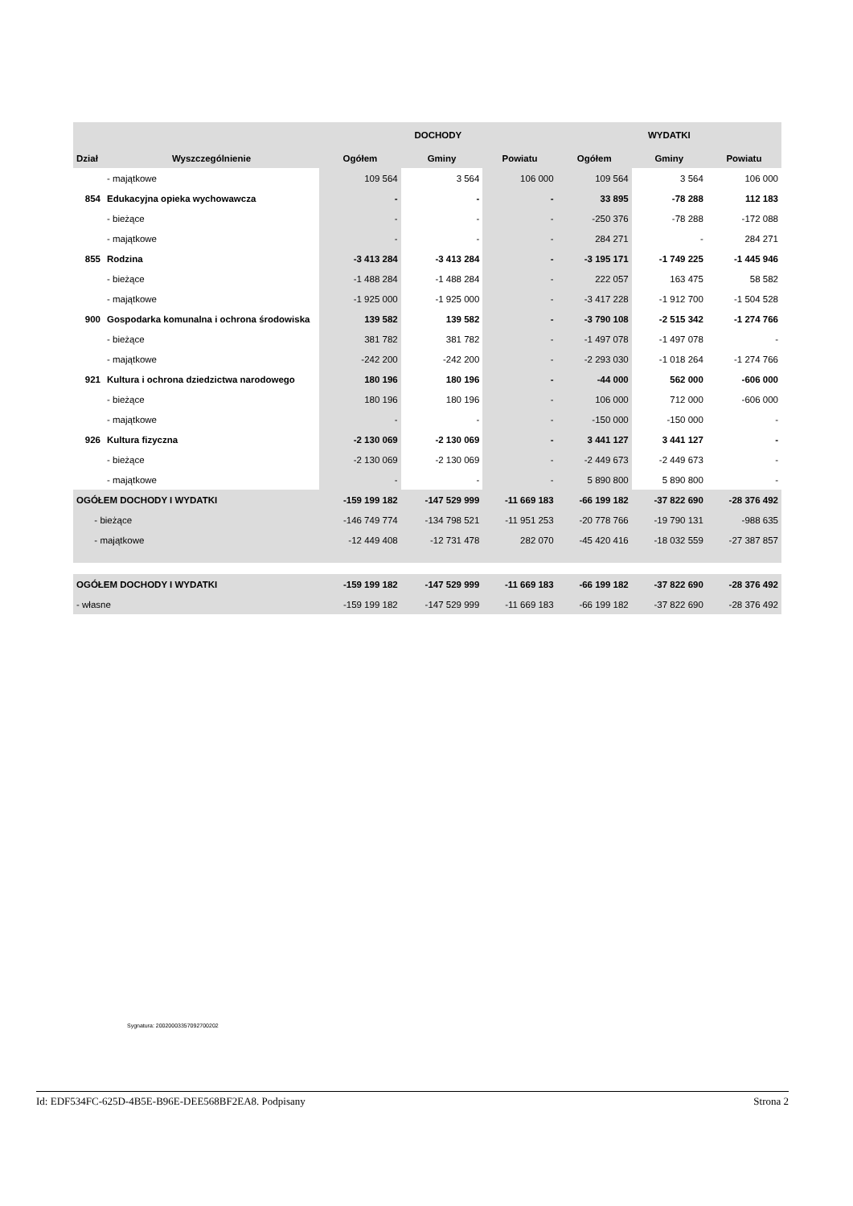| | | DOCHODY | | | WYDATKI | | |
| --- | --- | --- | --- | --- | --- | --- | --- |
| Dział | Wyszczególnienie | Ogółem | Gminy | Powiatu | Ogółem | Gminy | Powiatu |
| | - majątkowe | 109 564 | 3 564 | 106 000 | 109 564 | 3 564 | 106 000 |
| 854 | Edukacyjna opieka wychowawcza | - | - | - | 33 895 | -78 288 | 112 183 |
| | - bieżące | - | - | - | -250 376 | -78 288 | -172 088 |
| | - majątkowe | - | - | - | 284 271 | - | 284 271 |
| 855 | Rodzina | -3 413 284 | -3 413 284 | - | -3 195 171 | -1 749 225 | -1 445 946 |
| | - bieżące | -1 488 284 | -1 488 284 | - | 222 057 | 163 475 | 58 582 |
| | - majątkowe | -1 925 000 | -1 925 000 | - | -3 417 228 | -1 912 700 | -1 504 528 |
| 900 | Gospodarka komunalna i ochrona środowiska | 139 582 | 139 582 | - | -3 790 108 | -2 515 342 | -1 274 766 |
| | - bieżące | 381 782 | 381 782 | - | -1 497 078 | -1 497 078 | - |
| | - majątkowe | -242 200 | -242 200 | - | -2 293 030 | -1 018 264 | -1 274 766 |
| 921 | Kultura i ochrona dziedzictwa narodowego | 180 196 | 180 196 | - | -44 000 | 562 000 | -606 000 |
| | - bieżące | 180 196 | 180 196 | - | 106 000 | 712 000 | -606 000 |
| | - majątkowe | - | - | - | -150 000 | -150 000 | - |
| 926 | Kultura fizyczna | -2 130 069 | -2 130 069 | - | 3 441 127 | 3 441 127 | - |
| | - bieżące | -2 130 069 | -2 130 069 | - | -2 449 673 | -2 449 673 | - |
| | - majątkowe | - | - | - | 5 890 800 | 5 890 800 | - |
| OGÓŁEM DOCHODY I WYDATKI | | -159 199 182 | -147 529 999 | -11 669 183 | -66 199 182 | -37 822 690 | -28 376 492 |
| - bieżące | | -146 749 774 | -134 798 521 | -11 951 253 | -20 778 766 | -19 790 131 | -988 635 |
| - majątkowe | | -12 449 408 | -12 731 478 | 282 070 | -45 420 416 | -18 032 559 | -27 387 857 |
| OGÓŁEM DOCHODY I WYDATKI | | -159 199 182 | -147 529 999 | -11 669 183 | -66 199 182 | -37 822 690 | -28 376 492 |
| - własne | | -159 199 182 | -147 529 999 | -11 669 183 | -66 199 182 | -37 822 690 | -28 376 492 |
Sygnatura: 20020003357092700202
Id: EDF534FC-625D-4B5E-B96E-DEE568BF2EA8. Podpisany Strona 2